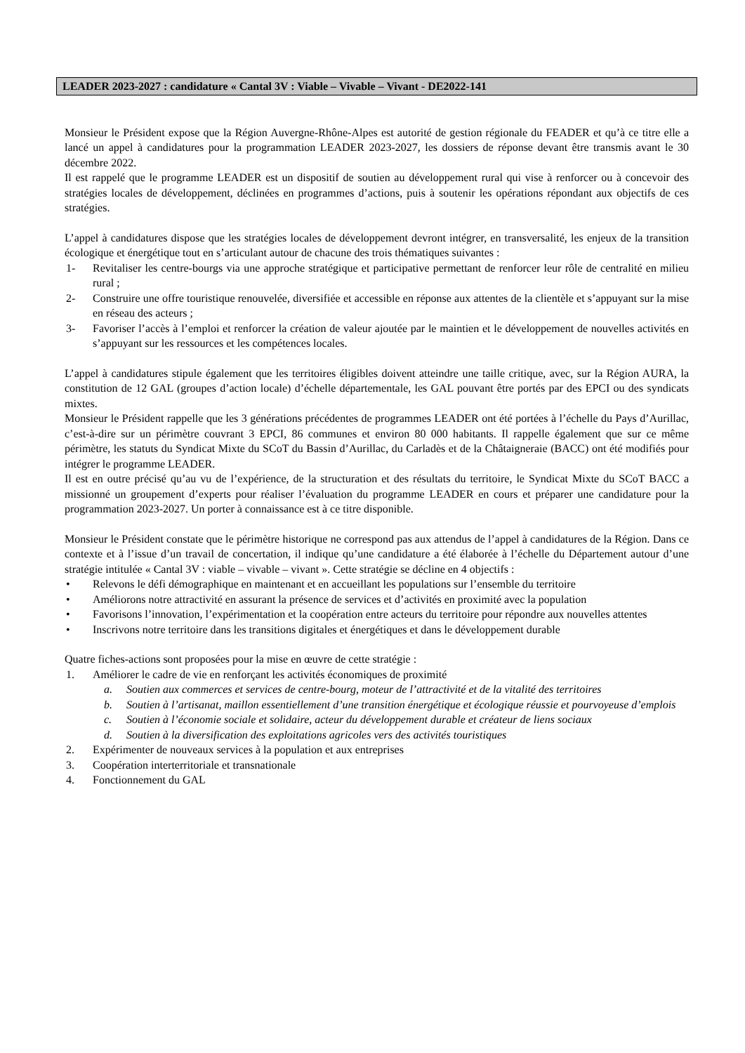LEADER 2023-2027 : candidature « Cantal 3V : Viable – Vivable – Vivant - DE2022-141
Monsieur le Président expose que la Région Auvergne-Rhône-Alpes est autorité de gestion régionale du FEADER et qu’à ce titre elle a lancé un appel à candidatures pour la programmation LEADER 2023-2027, les dossiers de réponse devant être transmis avant le 30 décembre 2022.
Il est rappelé que le programme LEADER est un dispositif de soutien au développement rural qui vise à renforcer ou à concevoir des stratégies locales de développement, déclinées en programmes d’actions, puis à soutenir les opérations répondant aux objectifs de ces stratégies.
L’appel à candidatures dispose que les stratégies locales de développement devront intégrer, en transversalité, les enjeux de la transition écologique et énergétique tout en s’articulant autour de chacune des trois thématiques suivantes :
1- Revitaliser les centre-bourgs via une approche stratégique et participative permettant de renforcer leur rôle de centralité en milieu rural ;
2- Construire une offre touristique renouvelée, diversifiée et accessible en réponse aux attentes de la clientèle et s’appuyant sur la mise en réseau des acteurs ;
3- Favoriser l’accès à l’emploi et renforcer la création de valeur ajoutée par le maintien et le développement de nouvelles activités en s’appuyant sur les ressources et les compétences locales.
L’appel à candidatures stipule également que les territoires éligibles doivent atteindre une taille critique, avec, sur la Région AURA, la constitution de 12 GAL (groupes d’action locale) d’échelle départementale, les GAL pouvant être portés par des EPCI ou des syndicats mixtes.
Monsieur le Président rappelle que les 3 générations précédentes de programmes LEADER ont été portées à l’échelle du Pays d’Aurillac, c’est-à-dire sur un périmètre couvrant 3 EPCI, 86 communes et environ 80 000 habitants. Il rappelle également que sur ce même périmètre, les statuts du Syndicat Mixte du SCoT du Bassin d’Aurillac, du Carladès et de la Châtaigneraie (BACC) ont été modifiés pour intégrer le programme LEADER.
Il est en outre précisé qu’au vu de l’expérience, de la structuration et des résultats du territoire, le Syndicat Mixte du SCoT BACC a missionné un groupement d’experts pour réaliser l’évaluation du programme LEADER en cours et préparer une candidature pour la programmation 2023-2027. Un porter à connaissance est à ce titre disponible.
Monsieur le Président constate que le périmètre historique ne correspond pas aux attendus de l’appel à candidatures de la Région. Dans ce contexte et à l’issue d’un travail de concertation, il indique qu’une candidature a été élaborée à l’échelle du Département autour d’une stratégie intitulée « Cantal 3V : viable – vivable – vivant ». Cette stratégie se décline en 4 objectifs :
• Relevons le défi démographique en maintenant et en accueillant les populations sur l’ensemble du territoire
• Améliorons notre attractivité en assurant la présence de services et d’activités en proximité avec la population
• Favorisons l’innovation, l’expérimentation et la coopération entre acteurs du territoire pour répondre aux nouvelles attentes
• Inscrivons notre territoire dans les transitions digitales et énergétiques et dans le développement durable
Quatre fiches-actions sont proposées pour la mise en œuvre de cette stratégie :
1. Améliorer le cadre de vie en renforçant les activités économiques de proximité
a. Soutien aux commerces et services de centre-bourg, moteur de l’attractivité et de la vitalité des territoires
b. Soutien à l’artisanat, maillon essentiellement d’une transition énergétique et écologique réussie et pourvoyeuse d’emplois
c. Soutien à l’économie sociale et solidaire, acteur du développement durable et créateur de liens sociaux
d. Soutien à la diversification des exploitations agricoles vers des activités touristiques
2. Expérimenter de nouveaux services à la population et aux entreprises
3. Coopération interterritoriale et transnationale
4. Fonctionnement du GAL